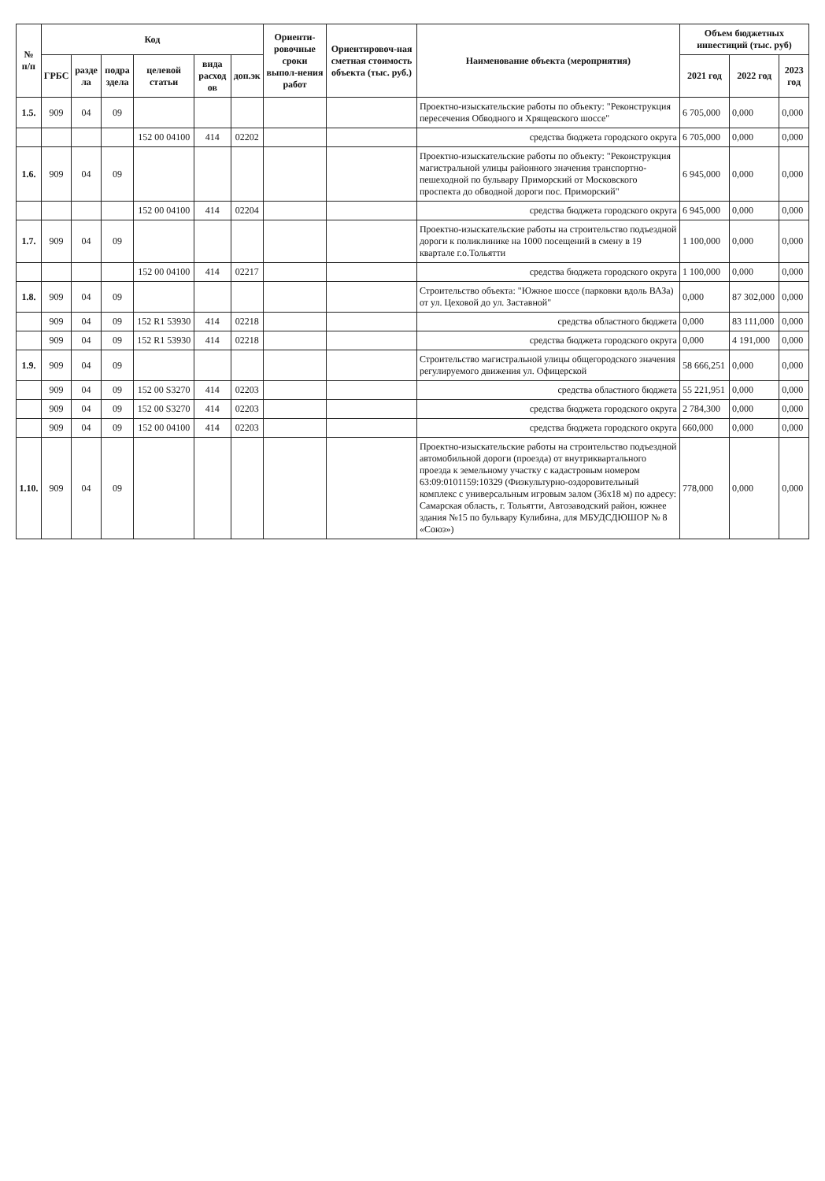| № п/п | Код | | | | | | Ориенти-ровочные сроки выпол-нения работ | Ориентировоч-ная сметная стоимость объекта (тыс. руб.) | Наименование объекта (мероприятия) | Объем бюджетных инвестиций (тыс. руб) | | |
| --- | --- | --- | --- | --- | --- | --- | --- | --- | --- | --- | --- | --- |
| | ГРБС | разде ла | подра здела | целевой статьи | вида расход ов | доп.эк | | | | 2021 год | 2022 год | 2023 год |
| 1.5. | 909 | 04 | 09 | | | | | | Проектно-изыскательские работы по объекту: "Реконструкция пересечения Обводного и Хрящевского шоссе" | 6 705,000 | 0,000 | 0,000 |
| | | | | 152 00 04100 | 414 | 02202 | | | средства бюджета городского округа | 6 705,000 | 0,000 | 0,000 |
| 1.6. | 909 | 04 | 09 | | | | | | Проектно-изыскательские работы по объекту: "Реконструкция магистральной улицы районного значения транспортно-пешеходной по бульвару Приморский от Московского проспекта до обводной дороги пос. Приморский" | 6 945,000 | 0,000 | 0,000 |
| | | | | 152 00 04100 | 414 | 02204 | | | средства бюджета городского округа | 6 945,000 | 0,000 | 0,000 |
| 1.7. | 909 | 04 | 09 | | | | | | Проектно-изыскательские работы на строительство подъездной дороги к поликлинике на 1000 посещений в смену в 19 квартале г.о.Тольятти | 1 100,000 | 0,000 | 0,000 |
| | | | | 152 00 04100 | 414 | 02217 | | | средства бюджета городского округа | 1 100,000 | 0,000 | 0,000 |
| 1.8. | 909 | 04 | 09 | | | | | | Строительство объекта: "Южное шоссе (парковки вдоль ВАЗа) от ул. Цеховой до ул. Заставной" | 0,000 | 87 302,000 | 0,000 |
| | 909 | 04 | 09 | 152 R1 53930 | 414 | 02218 | | | средства областного бюджета | 0,000 | 83 111,000 | 0,000 |
| | 909 | 04 | 09 | 152 R1 53930 | 414 | 02218 | | | средства бюджета городского округа | 0,000 | 4 191,000 | 0,000 |
| 1.9. | 909 | 04 | 09 | | | | | | Строительство магистральной улицы общегородского значения регулируемого движения ул. Офицерской | 58 666,251 | 0,000 | 0,000 |
| | 909 | 04 | 09 | 152 00 S3270 | 414 | 02203 | | | средства областного бюджета | 55 221,951 | 0,000 | 0,000 |
| | 909 | 04 | 09 | 152 00 S3270 | 414 | 02203 | | | средства бюджета городского округа | 2 784,300 | 0,000 | 0,000 |
| | 909 | 04 | 09 | 152 00 04100 | 414 | 02203 | | | средства бюджета городского округа | 660,000 | 0,000 | 0,000 |
| 1.10. | 909 | 04 | 09 | | | | | | Проектно-изыскательские работы на строительство подъездной автомобильной дороги (проезда) от внутриквартального проезда к земельному участку с кадастровым номером 63:09:0101159:10329 (Физкультурно-оздоровительный комплекс с универсальным игровым залом (36х18 м) по адресу: Самарская область, г. Тольятти, Автозаводский район, южнее здания №15 по бульвару Кулибина, для МБУДСДЮШОР № 8 «Союз») | 778,000 | 0,000 | 0,000 |